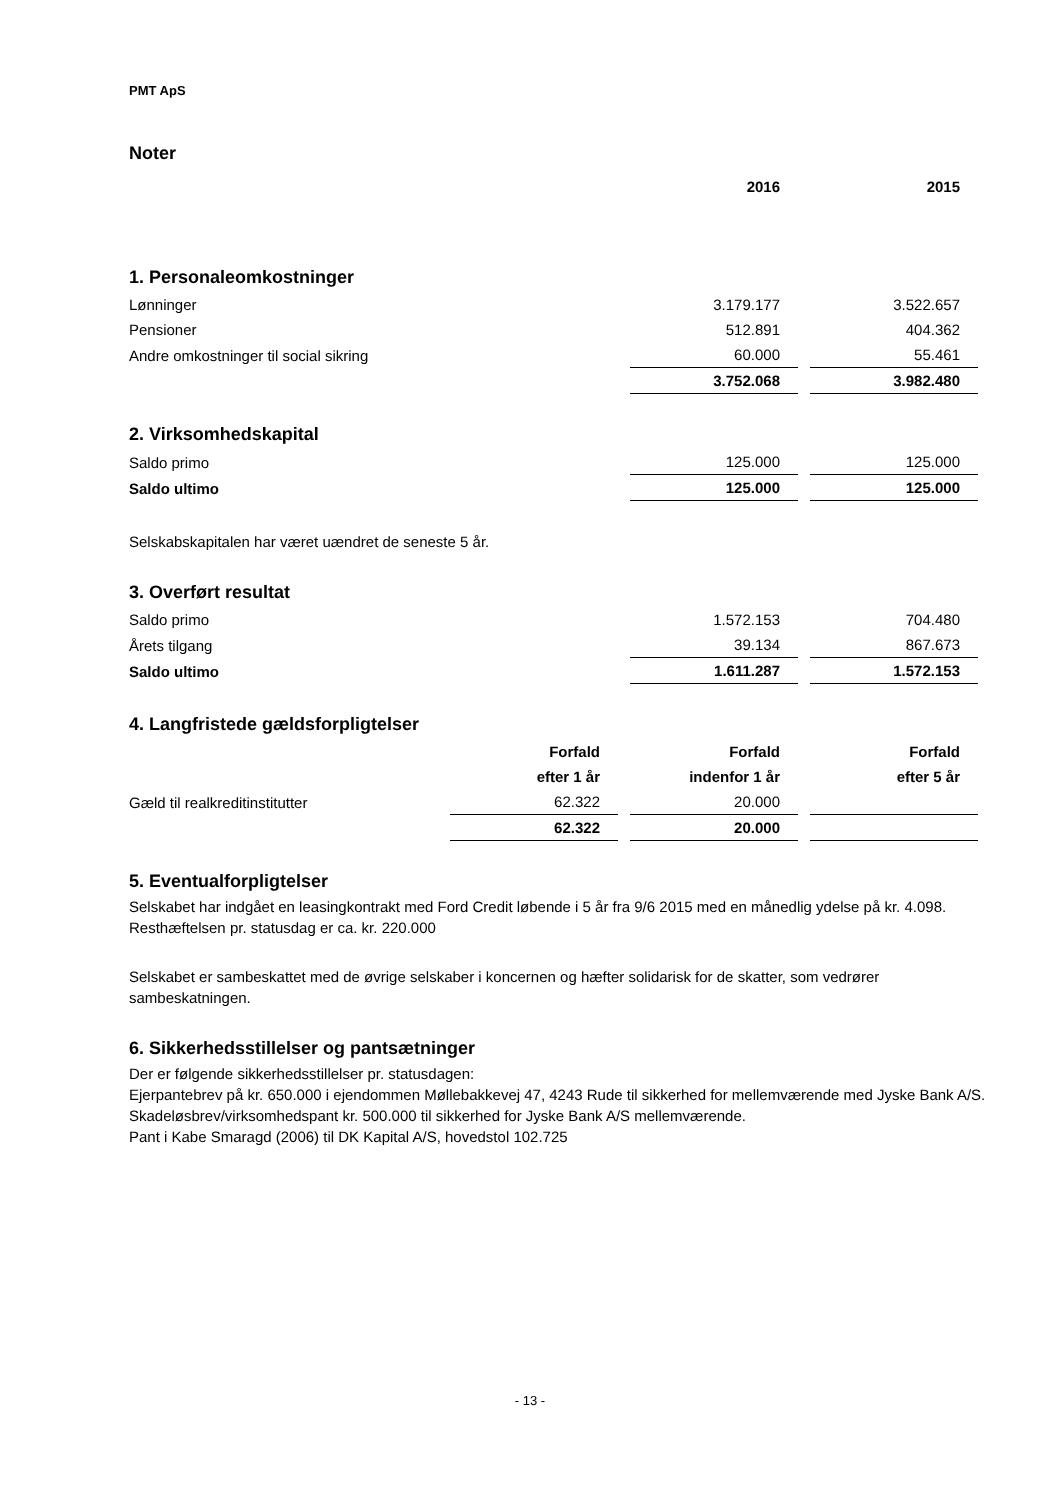PMT ApS
Noter
| | 2016 | 2015 |
1. Personaleomkostninger
| Lønninger | 3.179.177 | 3.522.657 |
| Pensioner | 512.891 | 404.362 |
| Andre omkostninger til social sikring | 60.000 | 55.461 |
| | 3.752.068 | 3.982.480 |
2. Virksomhedskapital
| Saldo primo | 125.000 | 125.000 |
| Saldo ultimo | 125.000 | 125.000 |
Selskabskapitalen har været uændret de seneste 5 år.
3. Overført resultat
| Saldo primo | 1.572.153 | 704.480 |
| Årets tilgang | 39.134 | 867.673 |
| Saldo ultimo | 1.611.287 | 1.572.153 |
4. Langfristede gældsforpligtelser
| | Forfald | Forfald | Forfald |
| | efter 1 år | indenfor 1 år | efter 5 år |
| Gæld til realkreditinstitutter | 62.322 | 20.000 | |
| | 62.322 | 20.000 | |
5. Eventualforpligtelser
Selskabet har indgået en leasingkontrakt med Ford Credit løbende i 5 år fra 9/6 2015 med en månedlig ydelse på kr. 4.098. Resthæftelsen pr. statusdag er ca. kr. 220.000
Selskabet er sambeskattet med de øvrige selskaber i koncernen og hæfter solidarisk for de skatter, som vedrører sambeskatningen.
6. Sikkerhedsstillelser og pantsætninger
Der er følgende sikkerhedsstillelser pr. statusdagen:
Ejerpantebrev på kr. 650.000 i ejendommen Møllebakkevej 47, 4243 Rude til sikkerhed for mellemværende med Jyske Bank A/S.
Skadeløsbrev/virksomhedspant kr. 500.000 til sikkerhed for Jyske Bank A/S mellemværende.
Pant i Kabe Smaragd (2006) til DK Kapital A/S, hovedstol 102.725
- 13 -